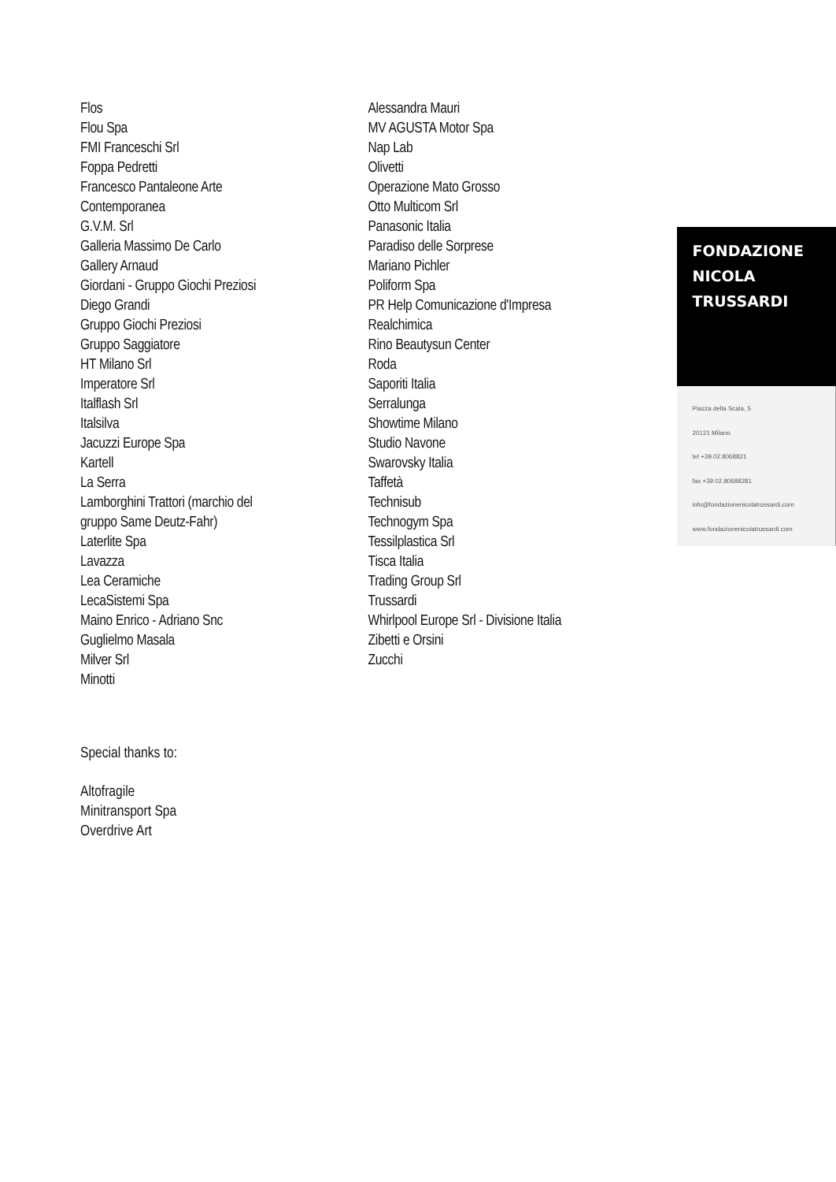Flos
Flou Spa
FMI Franceschi Srl
Foppa Pedretti
Francesco Pantaleone Arte
Contemporanea
G.V.M. Srl
Galleria Massimo De Carlo
Gallery Arnaud
Giordani - Gruppo Giochi Preziosi
Diego Grandi
Gruppo Giochi Preziosi
Gruppo Saggiatore
HT Milano Srl
Imperatore Srl
Italflash Srl
Italsilva
Jacuzzi Europe Spa
Kartell
La Serra
Lamborghini Trattori (marchio del
gruppo Same Deutz-Fahr)
Laterlite Spa
Lavazza
Lea Ceramiche
LecaSistemi Spa
Maino Enrico - Adriano Snc
Guglielmo Masala
Milver Srl
Minotti
Alessandra Mauri
MV AGUSTA Motor Spa
Nap Lab
Olivetti
Operazione Mato Grosso
Otto Multicom Srl
Panasonic Italia
Paradiso delle Sorprese
Mariano Pichler
Poliform Spa
PR Help Comunicazione d'Impresa
Realchimica
Rino Beautysun Center
Roda
Saporiti Italia
Serralunga
Showtime Milano
Studio Navone
Swarovsky Italia
Taffetà
Technisub
Technogym Spa
Tessilplastica Srl
Tisca Italia
Trading Group Srl
Trussardi
Whirlpool Europe Srl - Divisione Italia
Zibetti e Orsini
Zucchi
FONDAZIONE
NICOLA
TRUSSARDI
Piazza della Scala, 5
20121 Milano
tel +39.02.8068821
fax +39.02.80688281
info@fondazionenicolatrussardi.com
www.fondazionenicolatrussardi.com
Special thanks to:
Altofragile
Minitransport Spa
Overdrive Art